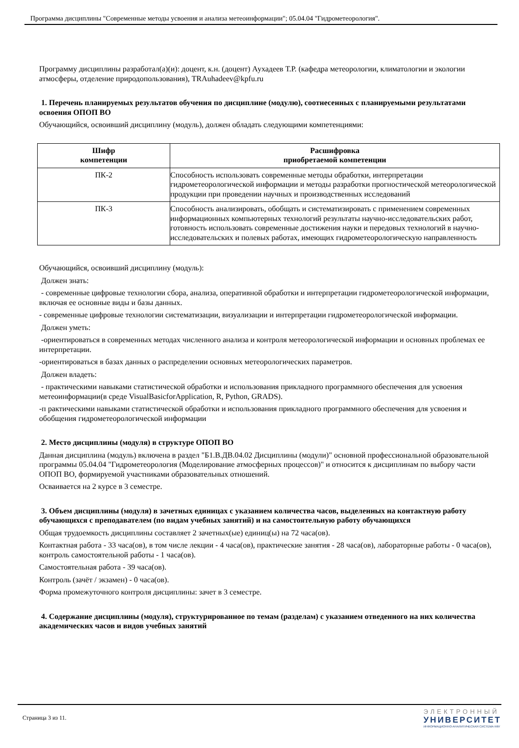Программа дисциплины "Современные методы усвоения и анализа метеоинформации"; 05.04.04 "Гидрометеорология".
Программу дисциплины разработал(а)(и): доцент, к.н. (доцент) Аухадеев Т.Р. (кафедра метеорологии, климатологии и экологии атмосферы, отделение природопользования), TRAuhadeev@kpfu.ru
1. Перечень планируемых результатов обучения по дисциплине (модулю), соотнесенных с планируемыми результатами освоения ОПОП ВО
Обучающийся, освоивший дисциплину (модуль), должен обладать следующими компетенциями:
| Шифр компетенции | Расшифровка приобретаемой компетенции |
| --- | --- |
| ПК-2 | Способность использовать современные методы обработки, интерпретации гидрометеорологической информации и методы разработки прогностической метеорологической продукции при проведении научных и производственных исследований |
| ПК-3 | Способность анализировать, обобщать и систематизировать с применением современных информационных компьютерных технологий результаты научно-исследовательских работ, готовность использовать современные достижения науки и передовых технологий в научно-исследовательских и полевых работах, имеющих гидрометеорологическую направленность |
Обучающийся, освоивший дисциплину (модуль):
Должен знать:
- современные цифровые технологии сбора, анализа, оперативной обработки и интерпретации гидрометеорологической информации, включая ее основные виды и базы данных.
- современные цифровые технологии систематизации, визуализации и интерпретации гидрометеорологической информации.
Должен уметь:
-ориентироваться в современных методах численного анализа и контроля метеорологической информации и основных проблемах ее интерпретации.
-ориентироваться в базах данных о распределении основных метеорологических параметров.
Должен владеть:
- практическими навыками статистической обработки и использования прикладного программного обеспечения для усвоения метеоинформации(в среде VisualBasicforApplication, R, Python, GRADS).
-п рактическими навыками статистической обработки и использования прикладного программного обеспечения для усвоения и обобщения гидрометеорологической информации
2. Место дисциплины (модуля) в структуре ОПОП ВО
Данная дисциплина (модуль) включена в раздел "Б1.В.ДВ.04.02 Дисциплины (модули)" основной профессиональной образовательной программы 05.04.04 "Гидрометеорология (Моделирование атмосферных процессов)" и относится к дисциплинам по выбору части ОПОП ВО, формируемой участниками образовательных отношений.
Осваивается на 2 курсе в 3 семестре.
3. Объем дисциплины (модуля) в зачетных единицах с указанием количества часов, выделенных на контактную работу обучающихся с преподавателем (по видам учебных занятий) и на самостоятельную работу обучающихся
Общая трудоемкость дисциплины составляет 2 зачетных(ые) единиц(ы) на 72 часа(ов).
Контактная работа - 33 часа(ов), в том числе лекции - 4 часа(ов), практические занятия - 28 часа(ов), лабораторные работы - 0 часа(ов), контроль самостоятельной работы - 1 часа(ов).
Самостоятельная работа - 39 часа(ов).
Контроль (зачёт / экзамен) - 0 часа(ов).
Форма промежуточного контроля дисциплины: зачет в 3 семестре.
4. Содержание дисциплины (модуля), структурированное по темам (разделам) с указанием отведенного на них количества академических часов и видов учебных занятий
Страница 3 из 11.
ЭЛЕКТРОННЫЙ
УНИВЕРСИТЕТ
ИНФОРМАЦИОННО-АНАЛИТИЧЕСКАЯ СИСТЕМА КФУ